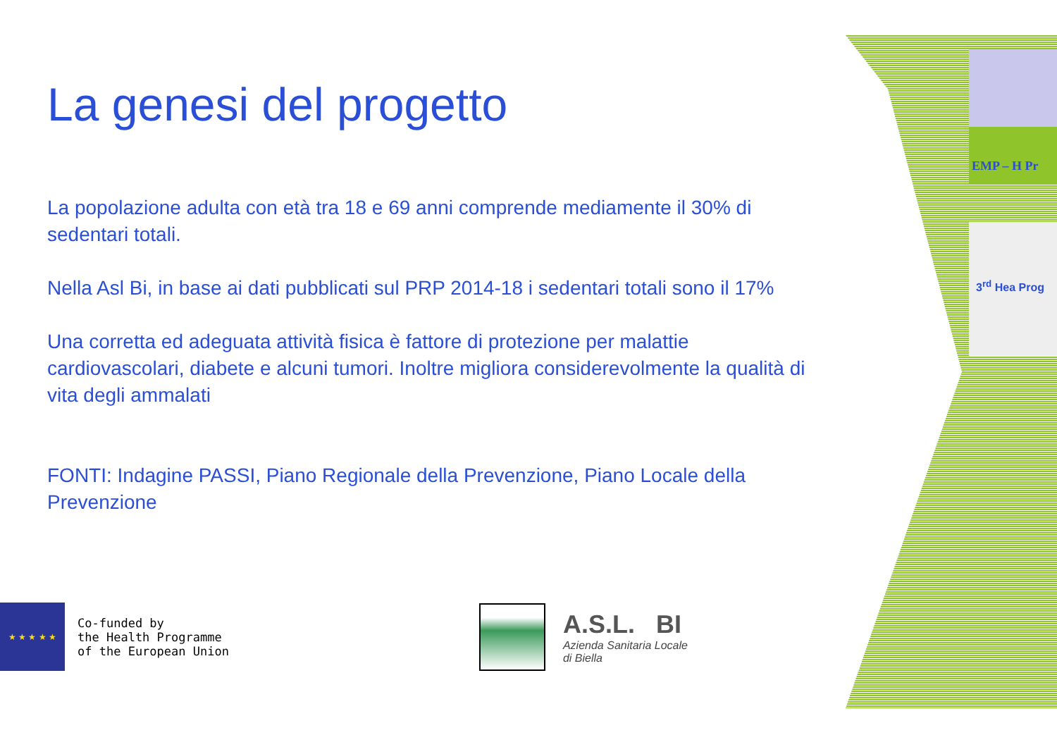EMP – H Pr
3<sup>rd</sup> Hea Prog
La genesi del progetto
La popolazione adulta con età tra 18 e 69 anni comprende mediamente il 30% di sedentari totali.
Nella Asl Bi, in base ai dati pubblicati sul PRP 2014-18 i sedentari totali sono il 17%
Una corretta ed adeguata attività fisica è fattore di protezione per malattie cardiovascolari, diabete e alcuni tumori. Inoltre migliora considerevolmente la qualità di vita degli ammalati
FONTI: Indagine PASSI, Piano Regionale della Prevenzione, Piano Locale della Prevenzione
★ ★ ★ ★ ★
Co-funded by
the Health Programme
of the European Union
A.S.L. BI
Azienda Sanitaria Locale
di Biella